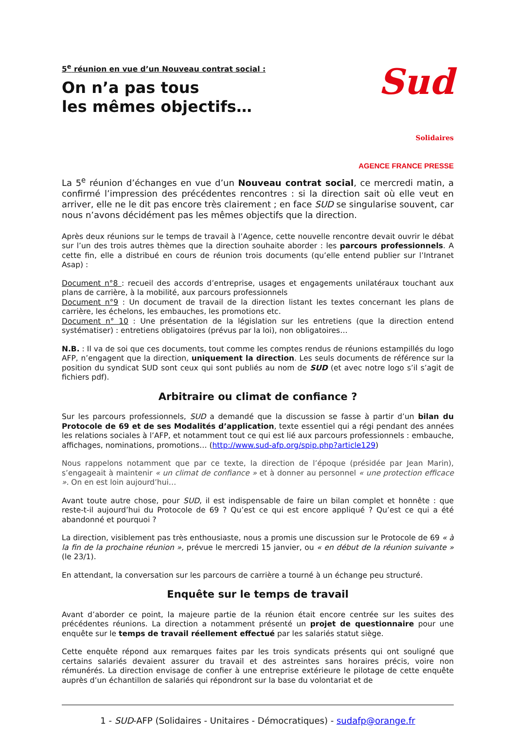5<sup>e</sup> réunion en vue d’un Nouveau contrat social :
On n’a pas tous
les mêmes objectifs…
Sud Solidaires
AGENCE FRANCE PRESSE
La 5<sup>e</sup> réunion d’échanges en vue d’un Nouveau contrat social, ce mercredi matin, a confirmé l’impression des précédentes rencontres : si la direction sait où elle veut en arriver, elle ne le dit pas encore très clairement ; en face SUD se singularise souvent, car nous n’avons décidément pas les mêmes objectifs que la direction.
Après deux réunions sur le temps de travail à l’Agence, cette nouvelle rencontre devait ouvrir le débat sur l’un des trois autres thèmes que la direction souhaite aborder : les parcours professionnels. A cette fin, elle a distribué en cours de réunion trois documents (qu’elle entend publier sur l’Intranet Asap) :
Document n°8 : recueil des accords d’entreprise, usages et engagements unilatéraux touchant aux plans de carrière, à la mobilité, aux parcours professionnels
Document n°9 : Un document de travail de la direction listant les textes concernant les plans de carrière, les échelons, les embauches, les promotions etc.
Document n° 10 : Une présentation de la législation sur les entretiens (que la direction entend systématiser) : entretiens obligatoires (prévus par la loi), non obligatoires…
N.B. : Il va de soi que ces documents, tout comme les comptes rendus de réunions estampillés du logo AFP, n’engagent que la direction, uniquement la direction. Les seuls documents de référence sur la position du syndicat SUD sont ceux qui sont publiés au nom de SUD (et avec notre logo s’il s’agit de fichiers pdf).
Arbitraire ou climat de confiance ?
Sur les parcours professionnels, SUD a demandé que la discussion se fasse à partir d’un bilan du Protocole de 69 et de ses Modalités d’application, texte essentiel qui a régi pendant des années les relations sociales à l’AFP, et notamment tout ce qui est lié aux parcours professionnels : embauche, affichages, nominations, promotions… (http://www.sud-afp.org/spip.php?article129)
Nous rappelons notamment que par ce texte, la direction de l’époque (présidée par Jean Marin), s’engageait à maintenir « un climat de confiance » et à donner au personnel « une protection efficace ». On en est loin aujourd’hui…
Avant toute autre chose, pour SUD, il est indispensable de faire un bilan complet et honnête : que reste-t-il aujourd’hui du Protocole de 69 ? Qu’est ce qui est encore appliqué ? Qu’est ce qui a été abandonné et pourquoi ?
La direction, visiblement pas très enthousiaste, nous a promis une discussion sur le Protocole de 69 « à la fin de la prochaine réunion », prévue le mercredi 15 janvier, ou « en début de la réunion suivante » (le 23/1).
En attendant, la conversation sur les parcours de carrière a tourné à un échange peu structuré.
Enquête sur le temps de travail
Avant d’aborder ce point, la majeure partie de la réunion était encore centrée sur les suites des précédentes réunions. La direction a notamment présenté un projet de questionnaire pour une enquête sur le temps de travail réellement effectué par les salariés statut siège.
Cette enquête répond aux remarques faites par les trois syndicats présents qui ont souligné que certains salariés devaient assurer du travail et des astreintes sans horaires précis, voire non rémunérés. La direction envisage de confier à une entreprise extérieure le pilotage de cette enquête auprès d’un échantillon de salariés qui répondront sur la base du volontariat et de
1 - SUD-AFP (Solidaires - Unitaires - Démocratiques) - sudafp@orange.fr